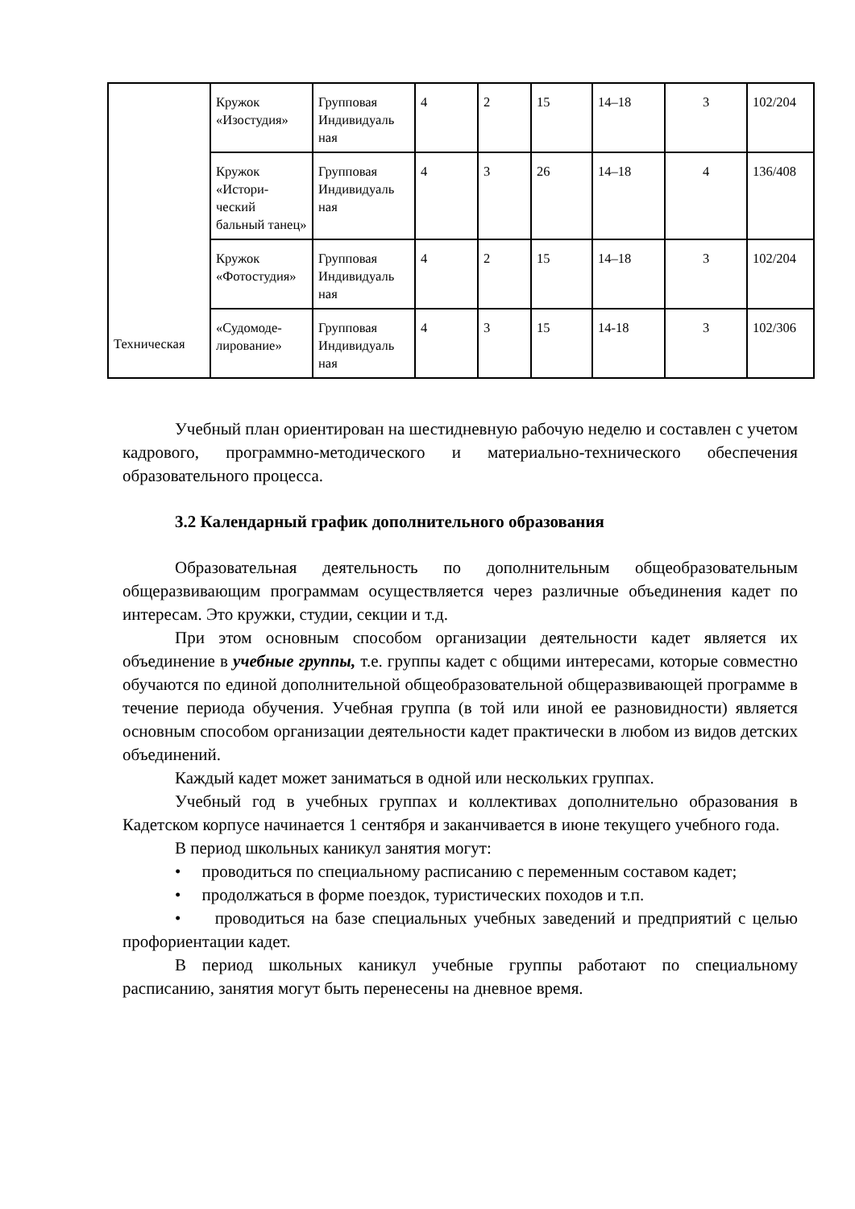| Техническая | Кружок «Изостудия» | Групповая Индивидуаль ная | 4 | 2 | 15 | 14–18 | 3 | 102/204 |
| | Кружок «Истори-ческий бальный танец» | Групповая Индивидуаль ная | 4 | 3 | 26 | 14–18 | 4 | 136/408 |
| | Кружок «Фотостудия» | Групповая Индивидуаль ная | 4 | 2 | 15 | 14–18 | 3 | 102/204 |
| | «Судомоде-лирование» | Групповая Индивидуаль ная | 4 | 3 | 15 | 14-18 | 3 | 102/306 |
Учебный план ориентирован на шестидневную рабочую неделю и составлен с учетом кадрового, программно-методического и материально-технического обеспечения образовательного процесса.
3.2 Календарный график дополнительного образования
Образовательная деятельность по дополнительным общеобразовательным общеразвивающим программам осуществляется через различные объединения кадет по интересам. Это кружки, студии, секции и т.д.
При этом основным способом организации деятельности кадет является их объединение в учебные группы, т.е. группы кадет с общими интересами, которые совместно обучаются по единой дополнительной общеобразовательной общеразвивающей программе в течение периода обучения. Учебная группа (в той или иной ее разновидности) является основным способом организации деятельности кадет практически в любом из видов детских объединений.
Каждый кадет может заниматься в одной или нескольких группах.
Учебный год в учебных группах и коллективах дополнительно образования в Кадетском корпусе начинается 1 сентября и заканчивается в июне текущего учебного года.
В период школьных каникул занятия могут:
• проводиться по специальному расписанию с переменным составом кадет;
• продолжаться в форме поездок, туристических походов и т.п.
• проводиться на базе специальных учебных заведений и предприятий с целью профориентации кадет.
В период школьных каникул учебные группы работают по специальному расписанию, занятия могут быть перенесены на дневное время.